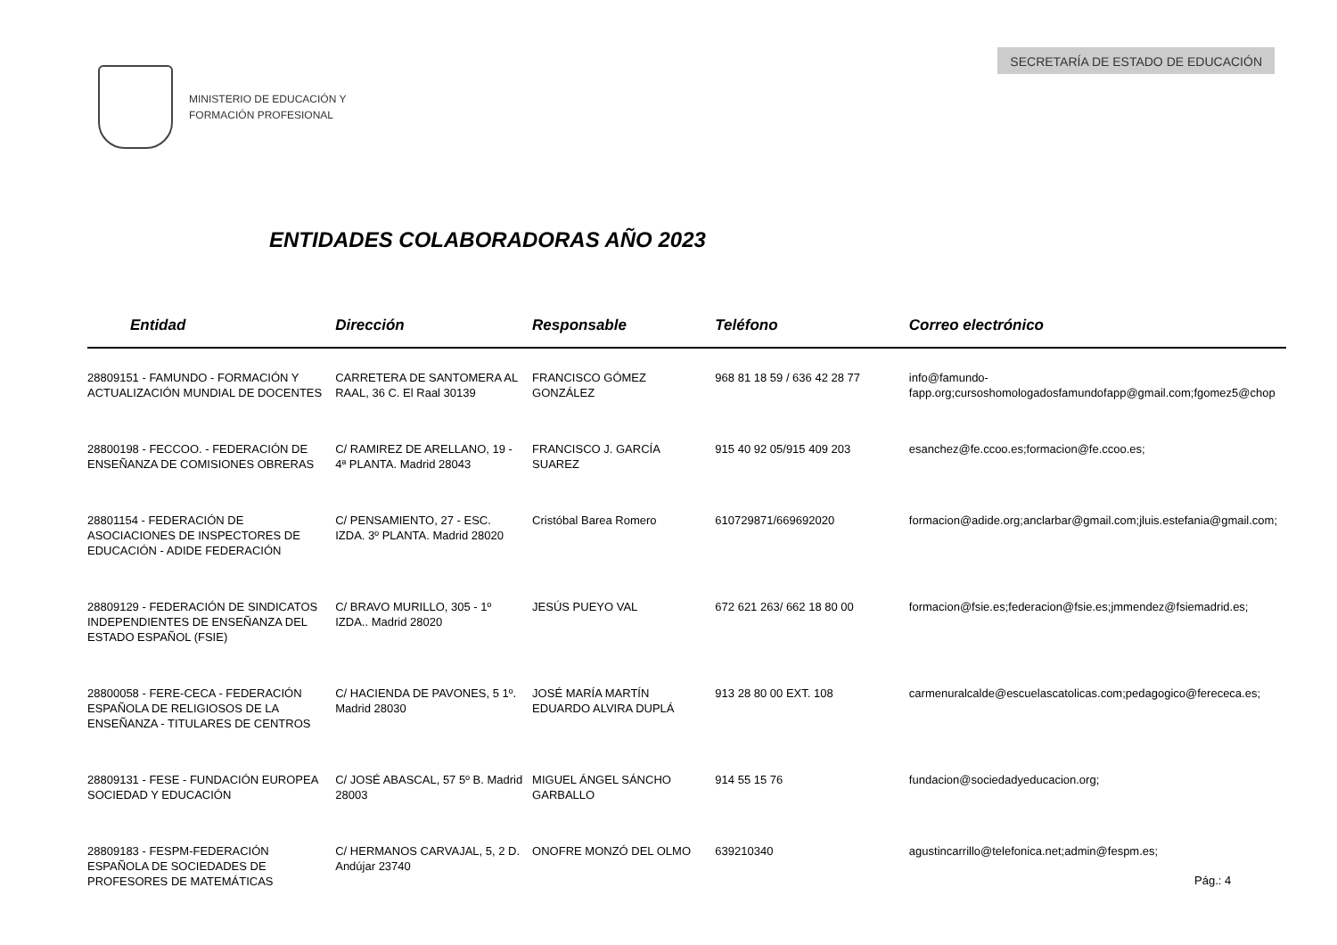MINISTERIO DE EDUCACIÓN Y
FORMACIÓN PROFESIONAL
SECRETARÍA DE ESTADO DE EDUCACIÓN
ENTIDADES COLABORADORAS AÑO 2023
| Entidad | Dirección | Responsable | Teléfono | Correo electrónico |
| --- | --- | --- | --- | --- |
| 28809151 - FAMUNDO - FORMACIÓN Y ACTUALIZACIÓN MUNDIAL DE DOCENTES | CARRETERA DE SANTOMERA AL RAAL, 36 C. El Raal 30139 | FRANCISCO GÓMEZ GONZÁLEZ | 968 81 18 59 / 636 42 28 77 | info@famundo-fapp.org;cursoshomologadosfamundofapp@gmail.com;fgomez5@chop |
| 28800198 - FECCOO. - FEDERACIÓN DE ENSEÑANZA DE COMISIONES OBRERAS | C/ RAMIREZ DE ARELLANO, 19 - 4ª PLANTA. Madrid 28043 | FRANCISCO J. GARCÍA SUAREZ | 915 40 92 05/915 409 203 | esanchez@fe.ccoo.es;formacion@fe.ccoo.es; |
| 28801154 - FEDERACIÓN DE ASOCIACIONES DE INSPECTORES DE EDUCACIÓN - ADIDE FEDERACIÓN | C/ PENSAMIENTO, 27 - ESC. IZDA. 3º PLANTA. Madrid 28020 | Cristóbal Barea Romero | 610729871/669692020 | formacion@adide.org;anclarbar@gmail.com;jluis.estefania@gmail.com; |
| 28809129 - FEDERACIÓN DE SINDICATOS INDEPENDIENTES DE ENSEÑANZA DEL ESTADO ESPAÑOL (FSIE) | C/ BRAVO MURILLO, 305 - 1º IZDA.. Madrid 28020 | JESÚS PUEYO VAL | 672 621 263/ 662 18 80 00 | formacion@fsie.es;federacion@fsie.es;jmmendez@fsiemadrid.es; |
| 28800058 - FERE-CECA - FEDERACIÓN ESPAÑOLA DE RELIGIOSOS DE LA ENSEÑANZA - TITULARES DE CENTROS | C/ HACIENDA DE PAVONES, 5 1º. Madrid 28030 | JOSÉ MARÍA MARTÍN EDUARDO ALVIRA DUPLÁ | 913 28 80 00 EXT. 108 | carmenuralcalde@escuelascatolicas.com;pedagogico@ferececa.es; |
| 28809131 - FESE - FUNDACIÓN EUROPEA SOCIEDAD Y EDUCACIÓN | C/ JOSÉ ABASCAL, 57 5º B. Madrid 28003 | MIGUEL ÁNGEL SÁNCHO GARBALLO | 914 55 15 76 | fundacion@sociedadyeducacion.org; |
| 28809183 - FESPM-FEDERACIÓN ESPAÑOLA DE SOCIEDADES DE PROFESORES DE MATEMÁTICAS | C/ HERMANOS CARVAJAL, 5, 2 D. Andújar 23740 | ONOFRE MONZÓ DEL OLMO | 639210340 | agustincarrillo@telefonica.net;admin@fespm.es; |
Pág.: 4